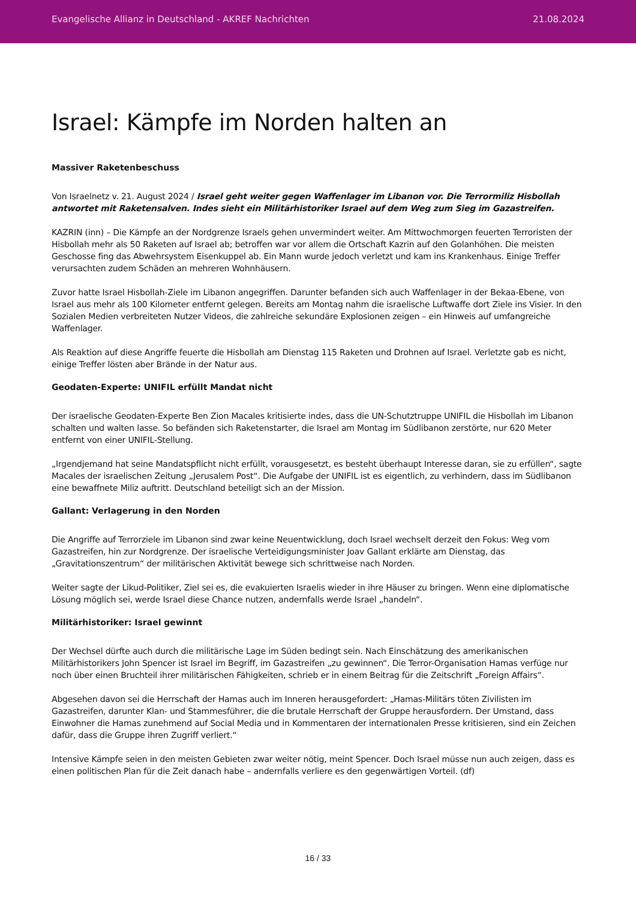Evangelische Allianz in Deutschland - AKREF Nachrichten 21.08.2024
Israel: Kämpfe im Norden halten an
Massiver Raketenbeschuss
Von Israelnetz v. 21. August 2024 / Israel geht weiter gegen Waffenlager im Libanon vor. Die Terrormiliz Hisbollah antwortet mit Raketensalven. Indes sieht ein Militärhistoriker Israel auf dem Weg zum Sieg im Gazastreifen.
KAZRIN (inn) – Die Kämpfe an der Nordgrenze Israels gehen unvermindert weiter. Am Mittwochmorgen feuerten Terroristen der Hisbollah mehr als 50 Raketen auf Israel ab; betroffen war vor allem die Ortschaft Kazrin auf den Golanhöhen. Die meisten Geschosse fing das Abwehrsystem Eisenkuppel ab. Ein Mann wurde jedoch verletzt und kam ins Krankenhaus. Einige Treffer verursachten zudem Schäden an mehreren Wohnhäusern.
Zuvor hatte Israel Hisbollah-Ziele im Libanon angegriffen. Darunter befanden sich auch Waffenlager in der Bekaa-Ebene, von Israel aus mehr als 100 Kilometer entfernt gelegen. Bereits am Montag nahm die israelische Luftwaffe dort Ziele ins Visier. In den Sozialen Medien verbreiteten Nutzer Videos, die zahlreiche sekundäre Explosionen zeigen – ein Hinweis auf umfangreiche Waffenlager.
Als Reaktion auf diese Angriffe feuerte die Hisbollah am Dienstag 115 Raketen und Drohnen auf Israel. Verletzte gab es nicht, einige Treffer lösten aber Brände in der Natur aus.
Geodaten-Experte: UNIFIL erfüllt Mandat nicht
Der israelische Geodaten-Experte Ben Zion Macales kritisierte indes, dass die UN-Schutztruppe UNIFIL die Hisbollah im Libanon schalten und walten lasse. So befänden sich Raketenstarter, die Israel am Montag im Südlibanon zerstörte, nur 620 Meter entfernt von einer UNIFIL-Stellung.
„Irgendjemand hat seine Mandatspflicht nicht erfüllt, vorausgesetzt, es besteht überhaupt Interesse daran, sie zu erfüllen“, sagte Macales der israelischen Zeitung „Jerusalem Post“. Die Aufgabe der UNIFIL ist es eigentlich, zu verhindern, dass im Südlibanon eine bewaffnete Miliz auftritt. Deutschland beteiligt sich an der Mission.
Gallant: Verlagerung in den Norden
Die Angriffe auf Terrorziele im Libanon sind zwar keine Neuentwicklung, doch Israel wechselt derzeit den Fokus: Weg vom Gazastreifen, hin zur Nordgrenze. Der israelische Verteidigungsminister Joav Gallant erklärte am Dienstag, das „Gravitationszentrum“ der militärischen Aktivität bewege sich schrittweise nach Norden.
Weiter sagte der Likud-Politiker, Ziel sei es, die evakuierten Israelis wieder in ihre Häuser zu bringen. Wenn eine diplomatische Lösung möglich sei, werde Israel diese Chance nutzen, andernfalls werde Israel „handeln“.
Militärhistoriker: Israel gewinnt
Der Wechsel dürfte auch durch die militärische Lage im Süden bedingt sein. Nach Einschätzung des amerikanischen Militärhistorikers John Spencer ist Israel im Begriff, im Gazastreifen „zu gewinnen“. Die Terror-Organisation Hamas verfüge nur noch über einen Bruchteil ihrer militärischen Fähigkeiten, schrieb er in einem Beitrag für die Zeitschrift „Foreign Affairs“.
Abgesehen davon sei die Herrschaft der Hamas auch im Inneren herausgefordert: „Hamas-Militärs töten Zivilisten im Gazastreifen, darunter Klan- und Stammesführer, die die brutale Herrschaft der Gruppe herausfordern. Der Umstand, dass Einwohner die Hamas zunehmend auf Social Media und in Kommentaren der internationalen Presse kritisieren, sind ein Zeichen dafür, dass die Gruppe ihren Zugriff verliert.“
Intensive Kämpfe seien in den meisten Gebieten zwar weiter nötig, meint Spencer. Doch Israel müsse nun auch zeigen, dass es einen politischen Plan für die Zeit danach habe – andernfalls verliere es den gegenwärtigen Vorteil. (df)
16 / 33